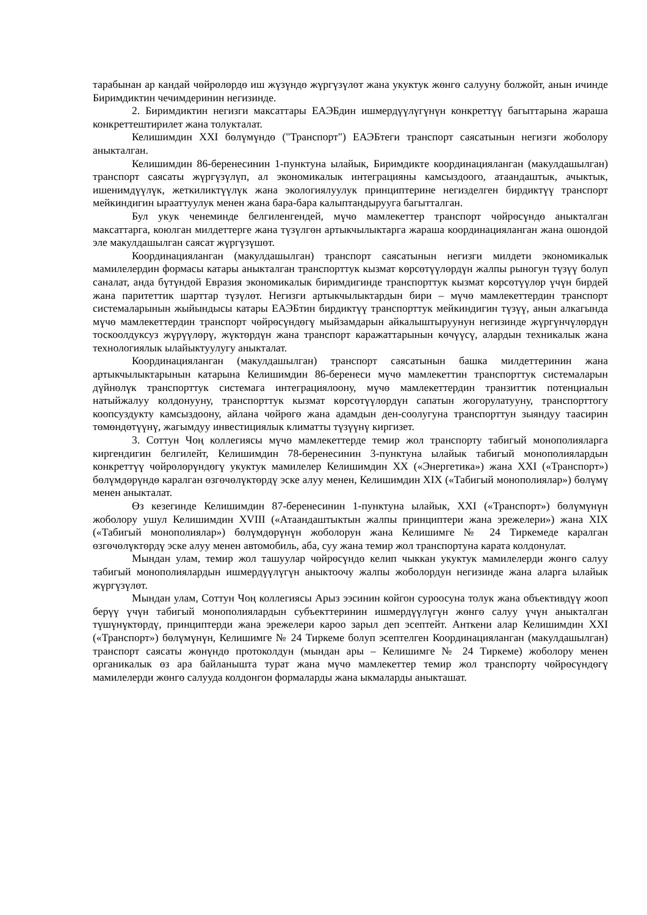тарабынан ар кандай чөйрөлөрдө иш жүзүндө жүргүзүлөт жана укуктук жөнгө салууну болжойт, анын ичинде Биримдиктин чечимдеринин негизинде.
2. Биримдиктин негизги максаттары ЕАЭБдин ишмердүүлүгүнүн конкреттүү багыттарына жараша конкреттештирилет жана толукталат.
Келишимдин XXI бөлүмүндө ("Транспорт") ЕАЭБтеги транспорт саясатынын негизги жоболору аныкталган.
Келишимдин 86-беренесинин 1-пунктуна ылайык, Биримдикте координацияланган (макулдашылган) транспорт саясаты жүргүзүлүп, ал экономикалык интеграцияны камсыздоого, атаандаштык, ачыктык, ишенимдүүлүк, жеткиликтүүлүк жана экологиялуулук принциптерине негизделген бирдиктүү транспорт мейкиндигин ырааттуулук менен жана бара-бара калыптандырууга багытталган.
Бул укук ченеминде белгиленгендей, мүчө мамлекеттер транспорт чөйрөсүндө аныкталган максаттарга, коюлган милдеттерге жана түзүлгөн артыкчылыктарга жараша координацияланган жана ошондой эле макулдашылган саясат жүргүзүшөт.
Координацияланган (макулдашылган) транспорт саясатынын негизги милдети экономикалык мамилелердин формасы катары аныкталган транспорттук кызмат көрсөтүүлөрдүн жалпы рыногун түзүү болуп саналат, анда бүтүндөй Евразия экономикалык биримдигинде транспорттук кызмат көрсөтүүлөр үчүн бирдей жана паритеттик шарттар түзүлөт. Негизги артыкчылыктардын бири – мүчө мамлекеттердин транспорт системаларынын жыйындысы катары ЕАЭБтин бирдиктүү транспорттук мейкиндигин түзүү, анын алкагында мүчө мамлекеттердин транспорт чөйрөсүндөгү мыйзамдарын айкалыштыруунун негизинде жүргүнчүлөрдүн тоскоолдуксуз жүрүүлөрү, жүктөрдүн жана транспорт каражаттарынын көчүүсү, алардын техникалык жана технологиялык ылайыктуулугу аныкталат.
Координацияланган (макулдашылган) транспорт саясатынын башка милдеттеринин жана артыкчылыктарынын катарына Келишимдин 86-беренеси мүчө мамлекеттин транспорттук системаларын дүйнөлүк транспорттук системага интеграциялоону, мүчө мамлекеттердин транзиттик потенциалын натыйжалуу колдонууну, транспорттук кызмат көрсөтүүлөрдүн сапатын жогорулатууну, транспорттогу коопсуздукту камсыздоону, айлана чөйрөгө жана адамдын ден-соолугуна транспорттун зыяндуу таасирин төмөндөтүүнү, жагымдуу инвестициялык климатты түзүүнү киргизет.
3. Соттун Чоң коллегиясы мүчө мамлекеттерде темир жол транспорту табигый монополияларга киргендигин белгилейт, Келишимдин 78-беренесинин 3-пунктуна ылайык табигый монополиялардын конкреттүү чөйрөлөрүндөгү укуктук мамилелер Келишимдин XX («Энергетика») жана XXI («Транспорт») бөлүмдөрүндө каралган өзгөчөлүктөрдү эске алуу менен, Келишимдин XIX («Табигый монополиялар») бөлүмү менен аныкталат.
Өз кезегинде Келишимдин 87-беренесинин 1-пунктуна ылайык, XXI («Транспорт») бөлүмүнүн жоболору ушул Келишимдин XVIII («Атаандаштыктын жалпы принциптери жана эрежелери») жана XIX («Табигый монополиялар») бөлүмдөрүнүн жоболорун жана Келишимге № 24 Тиркемеде каралган өзгөчөлүктөрдү эске алуу менен автомобиль, аба, суу жана темир жол транспортуна карата колдонулат.
Мындан улам, темир жол ташуулар чөйрөсүндө келип чыккан укуктук мамилелерди жөнгө салуу табигый монополиялардын ишмердүүлүгүн аныктоочу жалпы жоболордун негизинде жана аларга ылайык жүргүзүлөт.
Мындан улам, Соттун Чоң коллегиясы Арыз ээсинин койгон суроосуна толук жана объективдүү жооп берүү үчүн табигый монополиялардын субъекттеринин ишмердүүлүгүн жөнгө салуу үчүн аныкталган түшүнүктөрдү, принциптерди жана эрежелери кароо зарыл деп эсептейт. Анткени алар Келишимдин XXI («Транспорт») бөлүмүнүн, Келишимге № 24 Тиркеме болуп эсептелген Координацияланган (макулдашылган) транспорт саясаты жөнүндө протоколдун (мындан ары – Келишимге № 24 Тиркеме) жоболору менен органикалык өз ара байланышта турат жана мүчө мамлекеттер темир жол транспорту чөйрөсүндөгү мамилелерди жөнгө салууда колдонгон формаларды жана ыкмаларды аныкташат.